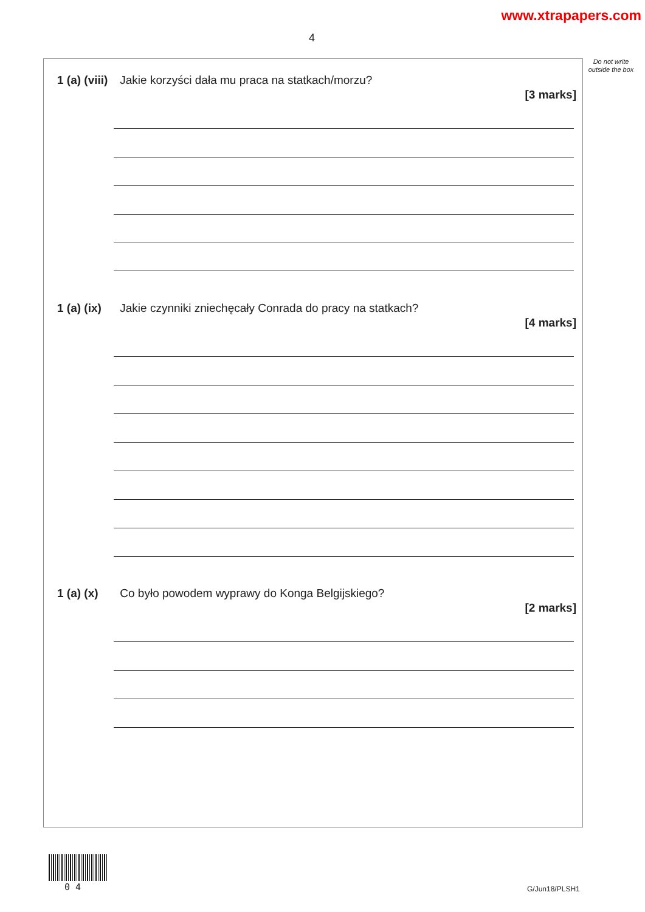www.xtrapapers.com
4
Do not write outside the box
1 (a) (viii) Jakie korzyści dała mu praca na statkach/morzu?
[3 marks]
1 (a) (ix) Jakie czynniki zniechęcały Conrada do pracy na statkach?
[4 marks]
1 (a) (x) Co było powodem wyprawy do Konga Belgijskiego?
[2 marks]
0 4 G/Jun18/PLSH1